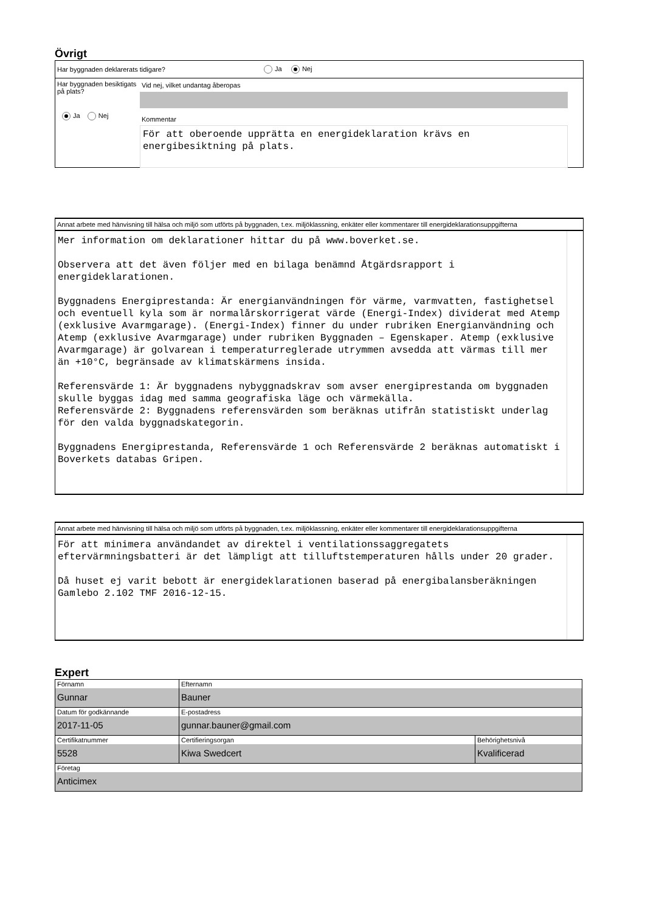Övrigt
Har byggnaden deklarerats tidigare? Ja Nej
Har byggnaden besiktigats på plats?
Ja Nej
Vid nej, vilket undantag åberopas
Kommentar
För att oberoende upprätta en energideklaration krävs en energibesiktning på plats.
Annat arbete med hänvisning till hälsa och miljö som utförts på byggnaden, t.ex. miljöklassning, enkäter eller kommentarer till energideklarationsuppgifterna
Mer information om deklarationer hittar du på www.boverket.se. Observera att det även följer med en bilaga benämnd Åtgärdsrapport i energideklarationen. Byggnadens Energiprestanda: Är energianvändningen för värme, varmvatten, fastighetsel och eventuell kyla som är normalårskorrigerat värde (Energi-Index) dividerat med Atemp (exklusive Avarmgarage). (Energi-Index) finner du under rubriken Energianvändning och Atemp (exklusive Avarmgarage) under rubriken Byggnaden – Egenskaper. Atemp (exklusive Avarmgarage) är golvarean i temperaturreglerade utrymmen avsedda att värmas till mer än +10°C, begränsade av klimatskärmens insida. Referensvärde 1: Är byggnadens nybyggnadskrav som avser energiprestanda om byggnaden skulle byggas idag med samma geografiska läge och värmekälla. Referensvärde 2: Byggnadens referensvärden som beräknas utifrån statistiskt underlag för den valda byggnadskategorin. Byggnadens Energiprestanda, Referensvärde 1 och Referensvärde 2 beräknas automatiskt i Boverkets databas Gripen.
Annat arbete med hänvisning till hälsa och miljö som utförts på byggnaden, t.ex. miljöklassning, enkäter eller kommentarer till energideklarationsuppgifterna
För att minimera användandet av direktel i ventilationssaggregatets eftervärmningsbatteri är det lämpligt att tilluftstemperaturen hålls under 20 grader. Då huset ej varit bebott är energideklarationen baserad på energibalansberäkningen Gamlebo 2.102 TMF 2016-12-15.
Expert
| Förnamn Gunnar | Efternamn Bauner | |
| Datum för godkännande 2017-11-05 | E-postadress gunnar.bauner@gmail.com | |
| Certifikatnummer 5528 | Certifieringsorgan Kiwa Swedcert | Behörighetsnivå Kvalificerad |
| Företag Anticimex | | |